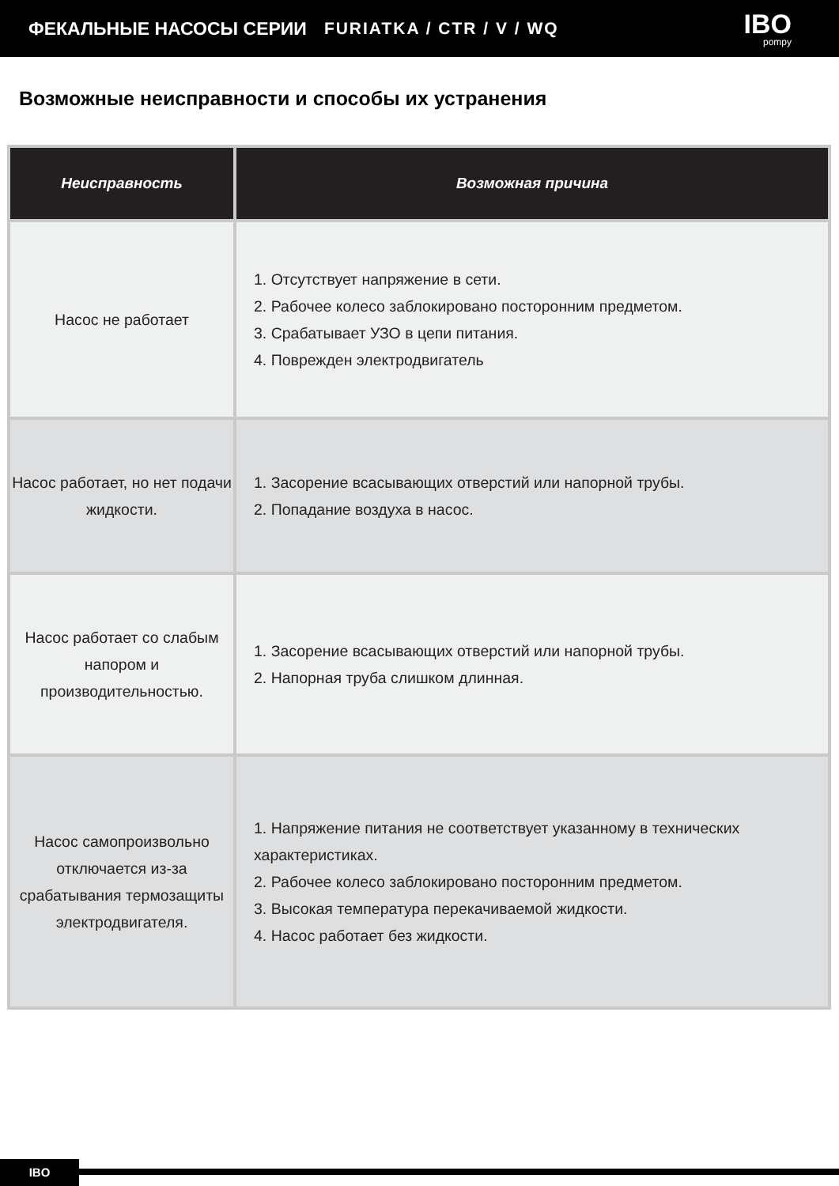ФЕКАЛЬНЫЕ НАСОСЫ СЕРИИ FURIATKA / CTR / V / WQ
IBO
pompy
Возможные неисправности и способы их устранения
| Неисправность | Возможная причина |
| --- | --- |
| Насос не работает | 1. Отсутствует напряжение в сети. 2. Рабочее колесо заблокировано посторонним предметом. 3. Срабатывает УЗО в цепи питания. 4. Поврежден электродвигатель |
| Насос работает, но нет подачи жидкости. | 1. Засорение всасывающих отверстий или напорной трубы. 2. Попадание воздуха в насос. |
| Насос работает со слабым напором и производительностью. | 1. Засорение всасывающих отверстий или напорной трубы. 2. Напорная труба слишком длинная. |
| Насос самопроизвольно отключается из-за срабатывания термозащиты электродвигателя. | 1. Напряжение питания не соответствует указанному в технических характеристиках. 2. Рабочее колесо заблокировано посторонним предметом. 3. Высокая температура перекачиваемой жидкости. 4. Насос работает без жидкости. |
IBO